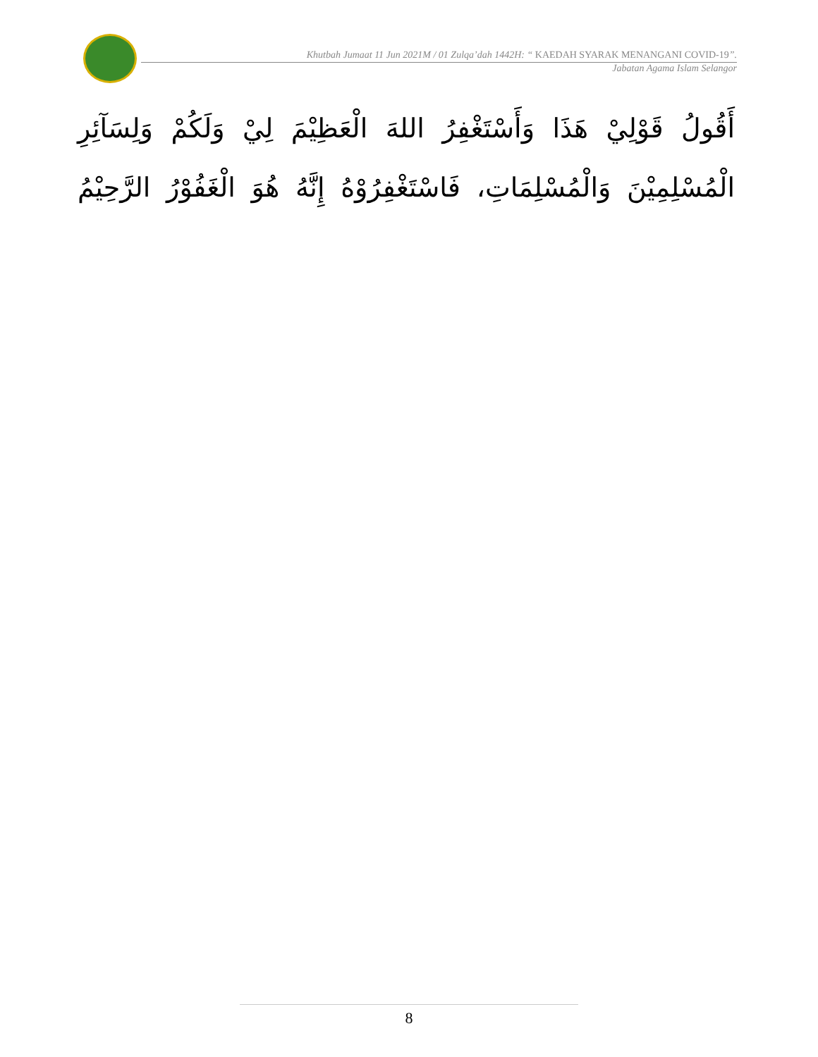Khutbah Jumaat 11 Jun 2021M / 01 Zulqa’dah 1442H: “ KAEDAH SYARAK MENANGANI COVID-19”.
Jabatan Agama Islam Selangor
أَقُولُ قَوْلِيْ هَذَا وَأَسْتَغْفِرُ اللهَ الْعَظِيْمَ لِيْ وَلَكُمْ وَلِسَآئِرِ الْمُسْلِمِيْنَ وَالْمُسْلِمَاتِ، فَاسْتَغْفِرُوْهُ إِنَّهُ هُوَ الْغَفُوْرُ الرَّحِيْمُ
8